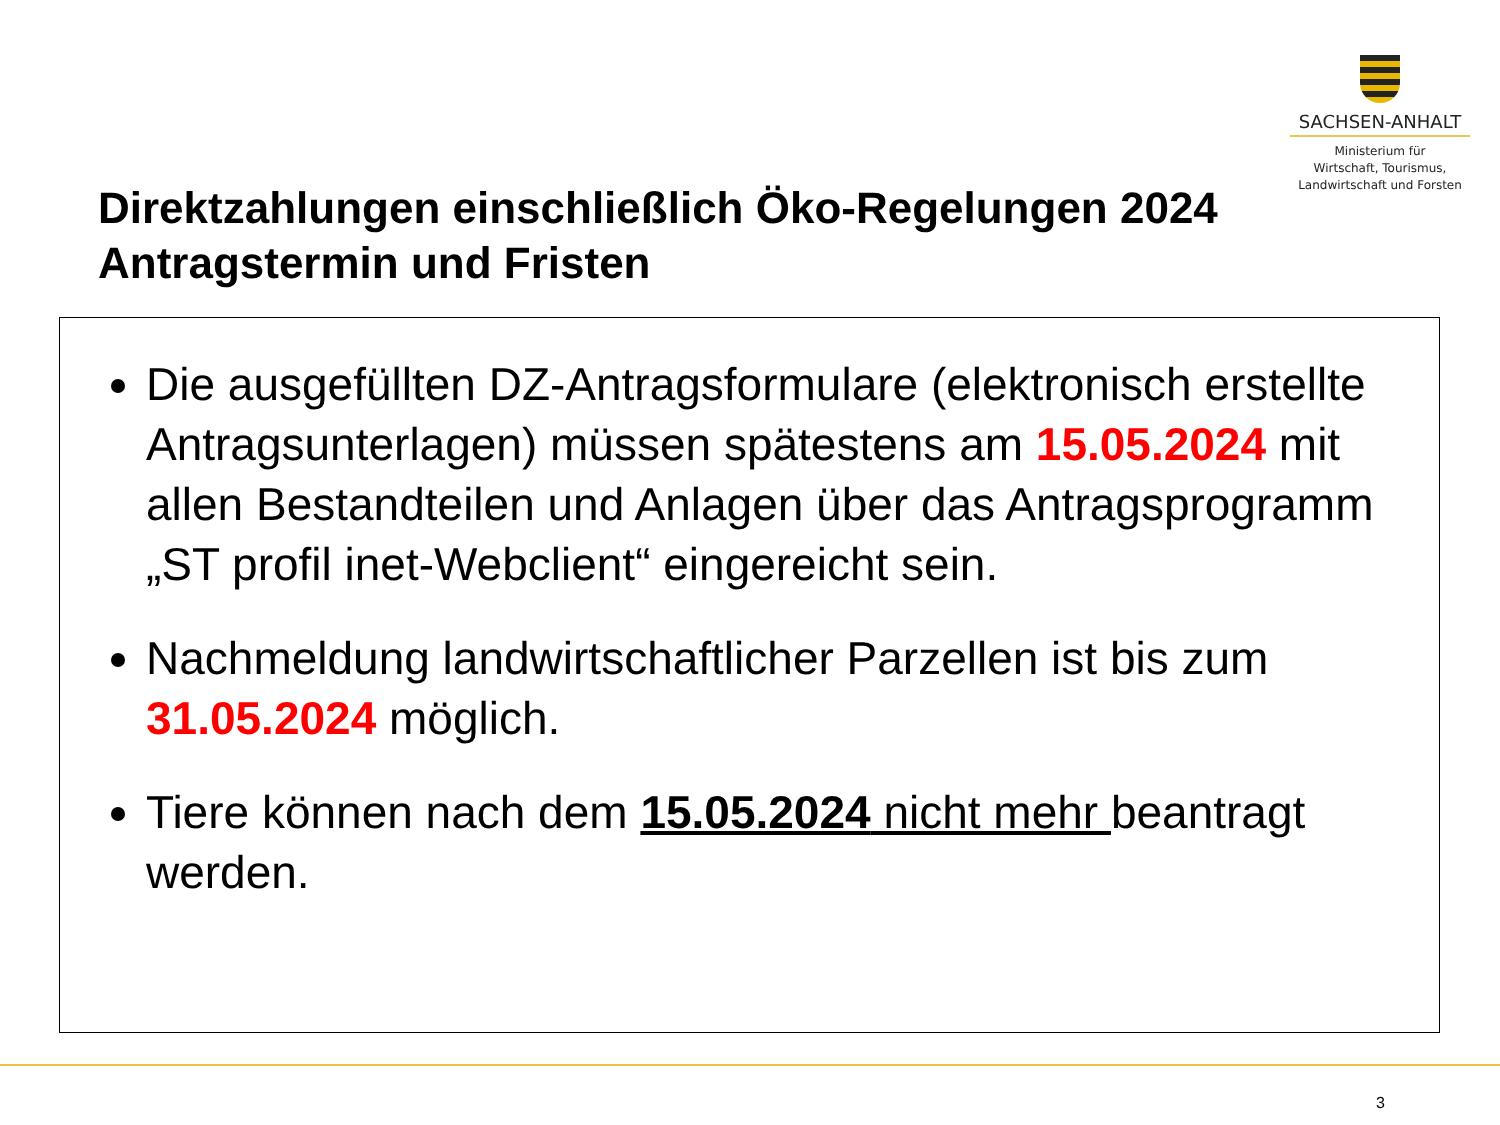SACHSEN-ANHALT
Ministerium für
Wirtschaft, Tourismus,
Landwirtschaft und Forsten
Direktzahlungen einschließlich Öko-Regelungen 2024
Antragstermin und Fristen
Die ausgefüllten DZ-Antragsformulare (elektronisch erstellte Antragsunterlagen) müssen spätestens am 15.05.2024 mit allen Bestandteilen und Anlagen über das Antragsprogramm „ST profil inet-Webclient“ eingereicht sein.
Nachmeldung landwirtschaftlicher Parzellen ist bis zum 31.05.2024 möglich.
Tiere können nach dem 15.05.2024 nicht mehr beantragt werden.
3